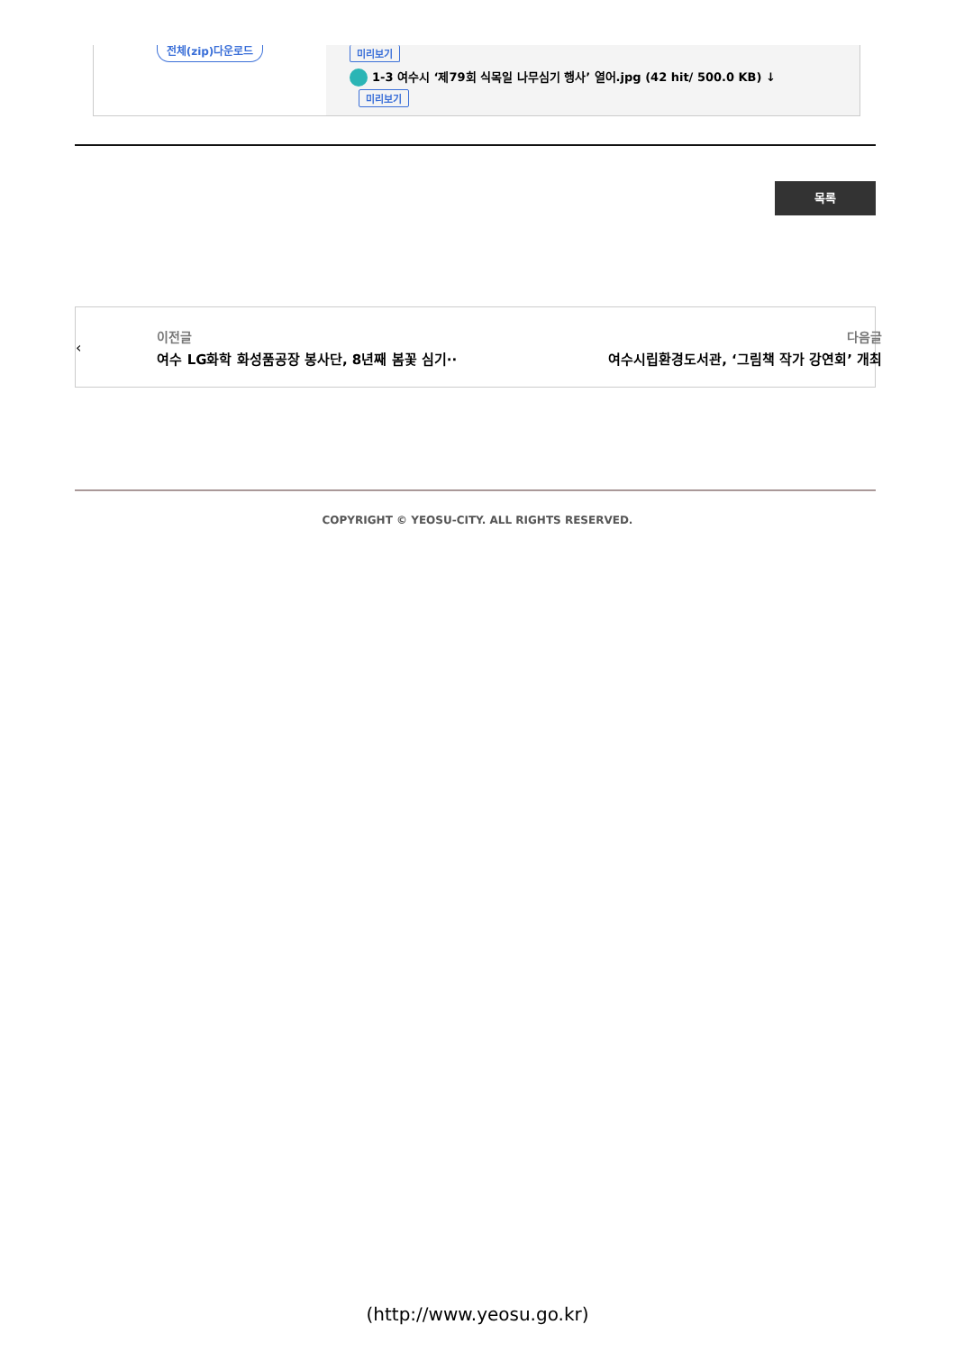전체(zip)다운로드
미리보기
1-3 여수시 ‘제79회 식목일 나무심기 행사’ 열어.jpg (42 hit/ 500.0 KB) ↓
미리보기
목록
‹
이전글
여수 LG화학 화성품공장 봉사단, 8년째 봄꽃 심기··
다음글
여수시립환경도서관, ‘그림책 작가 강연회’ 개최
›
COPYRIGHT © YEOSU-CITY. ALL RIGHTS RESERVED.
(http://www.yeosu.go.kr)